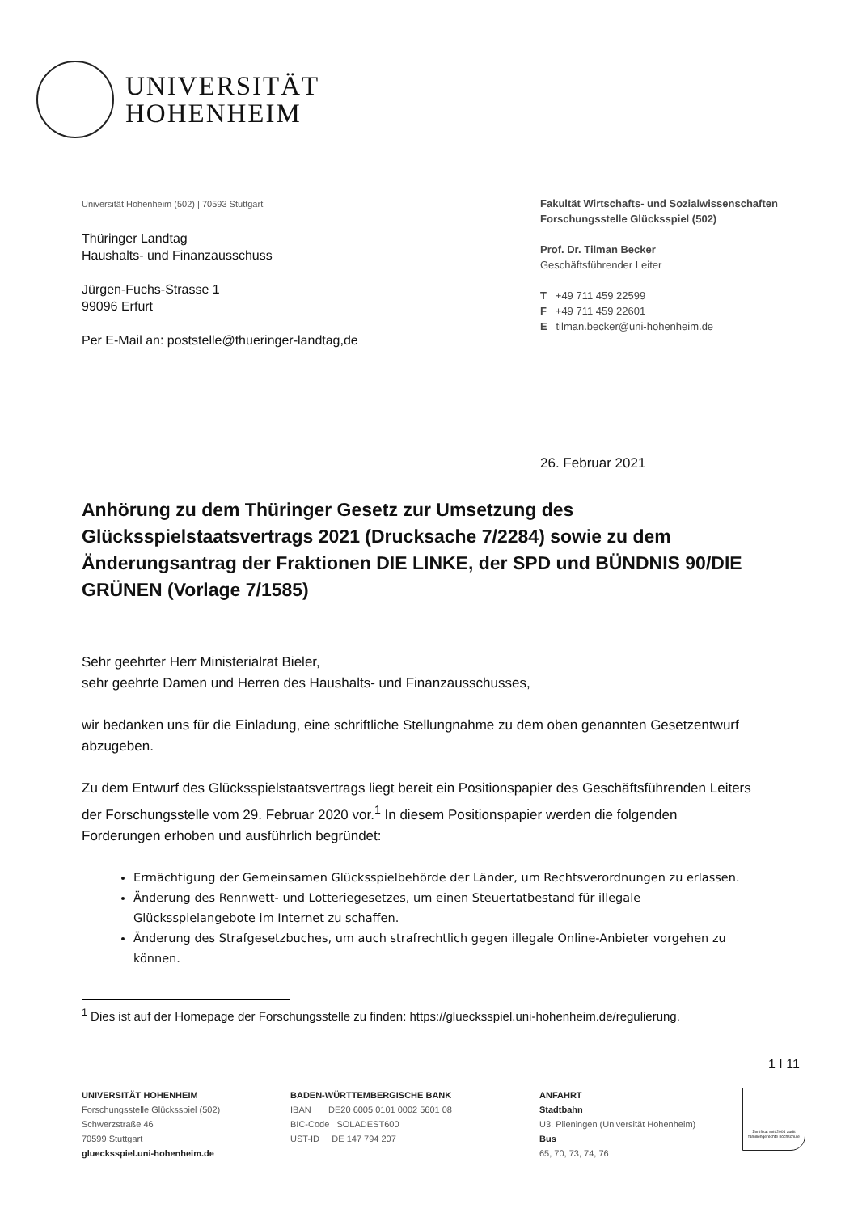UNIVERSITÄT
HOHENHEIM
Universität Hohenheim (502) | 70593 Stuttgart
Thüringer Landtag
Haushalts- und Finanzausschuss
Jürgen-Fuchs-Strasse 1
99096 Erfurt
Per E-Mail an: poststelle@thueringer-landtag,de
Fakultät Wirtschafts- und Sozialwissenschaften
Forschungsstelle Glücksspiel (502)
Prof. Dr. Tilman Becker
Geschäftsführender Leiter
T +49 711 459 22599
F +49 711 459 22601
E tilman.becker@uni-hohenheim.de
26. Februar 2021
Anhörung zu dem Thüringer Gesetz zur Umsetzung des Glücksspielstaatsvertrags 2021 (Drucksache 7/2284) sowie zu dem Änderungsantrag der Fraktionen DIE LINKE, der SPD und BÜNDNIS 90/DIE GRÜNEN (Vorlage 7/1585)
Sehr geehrter Herr Ministerialrat Bieler,
sehr geehrte Damen und Herren des Haushalts- und Finanzausschusses,
wir bedanken uns für die Einladung, eine schriftliche Stellungnahme zu dem oben genannten Gesetzentwurf abzugeben.
Zu dem Entwurf des Glücksspielstaatsvertrags liegt bereit ein Positionspapier des Geschäftsführenden Leiters der Forschungsstelle vom 29. Februar 2020 vor.<sup>1</sup> In diesem Positionspapier werden die folgenden Forderungen erhoben und ausführlich begründet:
Ermächtigung der Gemeinsamen Glücksspielbehörde der Länder, um Rechtsverordnungen zu erlassen.
Änderung des Rennwett- und Lotteriegesetzes, um einen Steuertatbestand für illegale Glücksspielangebote im Internet zu schaffen.
Änderung des Strafgesetzbuches, um auch strafrechtlich gegen illegale Online-Anbieter vorgehen zu können.
<sup>1</sup> Dies ist auf der Homepage der Forschungsstelle zu finden: https://gluecksspiel.uni-hohenheim.de/regulierung.
1 I 11
UNIVERSITÄT HOHENHEIM
Forschungsstelle Glücksspiel (502)
Schwerzstraße 46
70599 Stuttgart
gluecksspiel.uni-hohenheim.de
BADEN-WÜRTTEMBERGISCHE BANK
IBAN DE20 6005 0101 0002 5601 08
BIC-Code SOLADEST600
UST-ID DE 147 794 207
ANFAHRT
Stadtbahn
U3, Plieningen (Universität Hohenheim)
Bus
65, 70, 73, 74, 76
Zertifikat seit 2004 audit familiengerechte hochschule